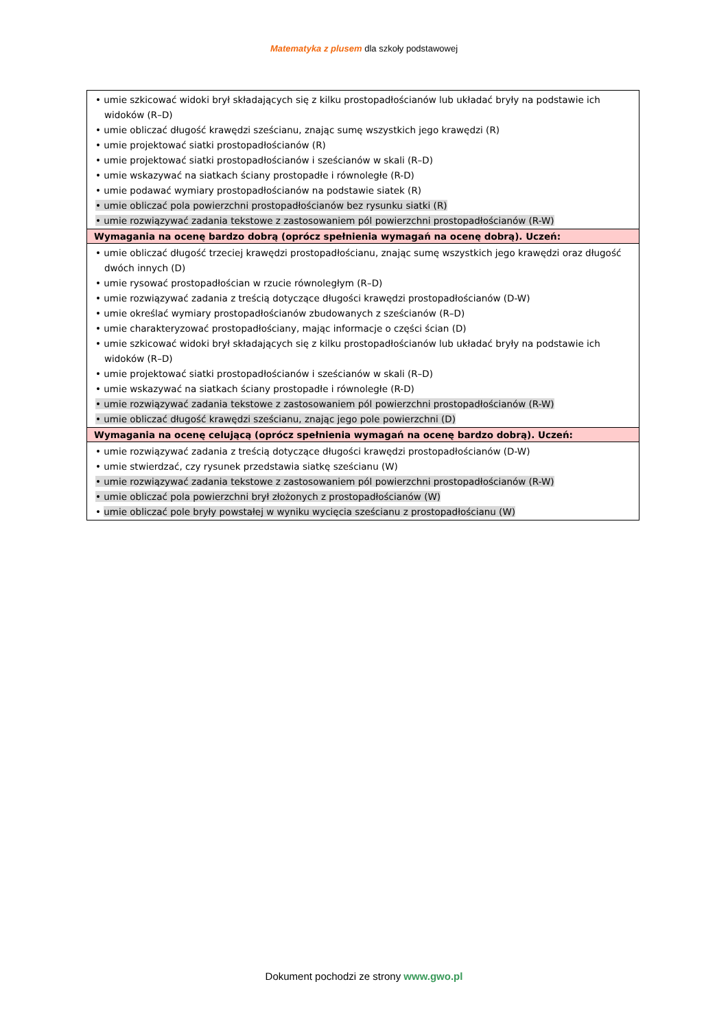Matematyka z plusem dla szkoły podstawowej
| • umie szkicować widoki brył składających się z kilku prostopadłościanów lub układać bryły na podstawie ich widoków (R–D) • umie obliczać długość krawędzi sześcianu, znając sumę wszystkich jego krawędzi (R) • umie projektować siatki prostopadłościanów (R) • umie projektować siatki prostopadłościanów i sześcianów w skali (R–D) • umie wskazywać na siatkach ściany prostopadłe i równoległe (R-D) • umie podawać wymiary prostopadłościanów na podstawie siatek (R) • umie obliczać pola powierzchni prostopadłościanów bez rysunku siatki (R) • umie rozwiązywać zadania tekstowe z zastosowaniem pól powierzchni prostopadłościanów (R-W) |
| Wymagania na ocenę bardzo dobrą (oprócz spełnienia wymagań na ocenę dobrą). Uczeń: |
| • umie obliczać długość trzeciej krawędzi prostopadłościanu, znając sumę wszystkich jego krawędzi oraz długość dwóch innych (D) • umie rysować prostopadłościan w rzucie równoległym (R–D) • umie rozwiązywać zadania z treścią dotyczące długości krawędzi prostopadłościanów (D-W) • umie określać wymiary prostopadłościanów zbudowanych z sześcianów (R–D) • umie charakteryzować prostopadłościany, mając informacje o części ścian (D) • umie szkicować widoki brył składających się z kilku prostopadłościanów lub układać bryły na podstawie ich widoków (R–D) • umie projektować siatki prostopadłościanów i sześcianów w skali (R–D) • umie wskazywać na siatkach ściany prostopadłe i równoległe (R-D) • umie rozwiązywać zadania tekstowe z zastosowaniem pól powierzchni prostopadłościanów (R-W) • umie obliczać długość krawędzi sześcianu, znając jego pole powierzchni (D) |
| Wymagania na ocenę celującą (oprócz spełnienia wymagań na ocenę bardzo dobrą). Uczeń: |
| • umie rozwiązywać zadania z treścią dotyczące długości krawędzi prostopadłościanów (D-W) • umie stwierdzać, czy rysunek przedstawia siatkę sześcianu (W) • umie rozwiązywać zadania tekstowe z zastosowaniem pól powierzchni prostopadłościanów (R-W) • umie obliczać pola powierzchni brył złożonych z prostopadłościanów (W) • umie obliczać pole bryły powstałej w wyniku wycięcia sześcianu z prostopadłościanu (W) |
Dokument pochodzi ze strony www.gwo.pl